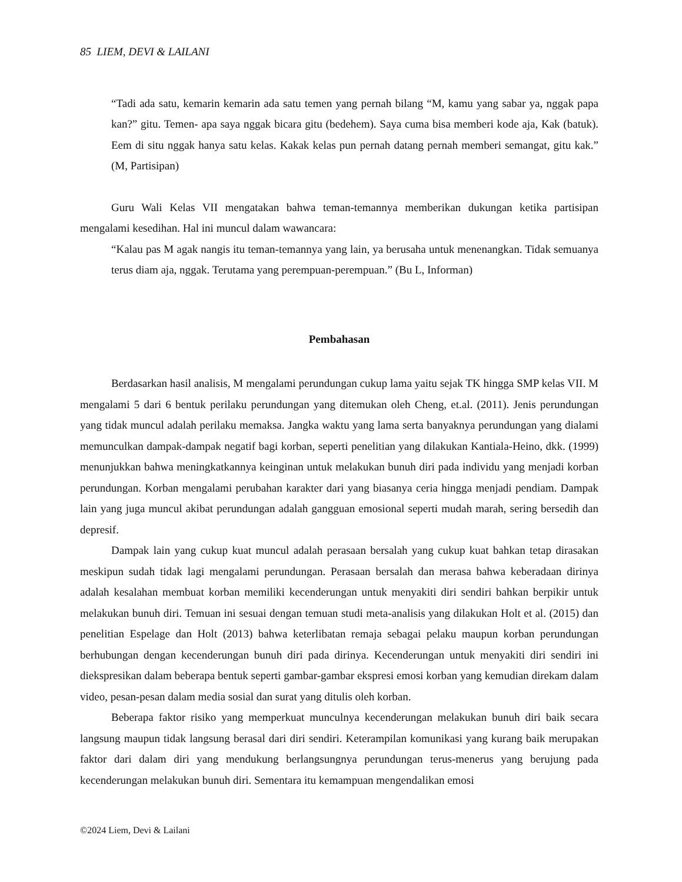85 LIEM, DEVI & LAILANI
“Tadi ada satu, kemarin kemarin ada satu temen yang pernah bilang “M, kamu yang sabar ya, nggak papa kan?” gitu. Temen- apa saya nggak bicara gitu (bedehem). Saya cuma bisa memberi kode aja, Kak (batuk). Eem di situ nggak hanya satu kelas. Kakak kelas pun pernah datang pernah memberi semangat, gitu kak.” (M, Partisipan)
Guru Wali Kelas VII mengatakan bahwa teman-temannya memberikan dukungan ketika partisipan mengalami kesedihan. Hal ini muncul dalam wawancara:
“Kalau pas M agak nangis itu teman-temannya yang lain, ya berusaha untuk menenangkan. Tidak semuanya terus diam aja, nggak. Terutama yang perempuan-perempuan.” (Bu L, Informan)
Pembahasan
Berdasarkan hasil analisis, M mengalami perundungan cukup lama yaitu sejak TK hingga SMP kelas VII. M mengalami 5 dari 6 bentuk perilaku perundungan yang ditemukan oleh Cheng, et.al. (2011). Jenis perundungan yang tidak muncul adalah perilaku memaksa. Jangka waktu yang lama serta banyaknya perundungan yang dialami memunculkan dampak-dampak negatif bagi korban, seperti penelitian yang dilakukan Kantiala-Heino, dkk. (1999) menunjukkan bahwa meningkatkannya keinginan untuk melakukan bunuh diri pada individu yang menjadi korban perundungan. Korban mengalami perubahan karakter dari yang biasanya ceria hingga menjadi pendiam. Dampak lain yang juga muncul akibat perundungan adalah gangguan emosional seperti mudah marah, sering bersedih dan depresif.
Dampak lain yang cukup kuat muncul adalah perasaan bersalah yang cukup kuat bahkan tetap dirasakan meskipun sudah tidak lagi mengalami perundungan. Perasaan bersalah dan merasa bahwa keberadaan dirinya adalah kesalahan membuat korban memiliki kecenderungan untuk menyakiti diri sendiri bahkan berpikir untuk melakukan bunuh diri. Temuan ini sesuai dengan temuan studi meta-analisis yang dilakukan Holt et al. (2015) dan penelitian Espelage dan Holt (2013) bahwa keterlibatan remaja sebagai pelaku maupun korban perundungan berhubungan dengan kecenderungan bunuh diri pada dirinya. Kecenderungan untuk menyakiti diri sendiri ini diekspresikan dalam beberapa bentuk seperti gambar-gambar ekspresi emosi korban yang kemudian direkam dalam video, pesan-pesan dalam media sosial dan surat yang ditulis oleh korban.
Beberapa faktor risiko yang memperkuat munculnya kecenderungan melakukan bunuh diri baik secara langsung maupun tidak langsung berasal dari diri sendiri. Keterampilan komunikasi yang kurang baik merupakan faktor dari dalam diri yang mendukung berlangsungnya perundungan terus-menerus yang berujung pada kecenderungan melakukan bunuh diri. Sementara itu kemampuan mengendalikan emosi
©2024 Liem, Devi & Lailani